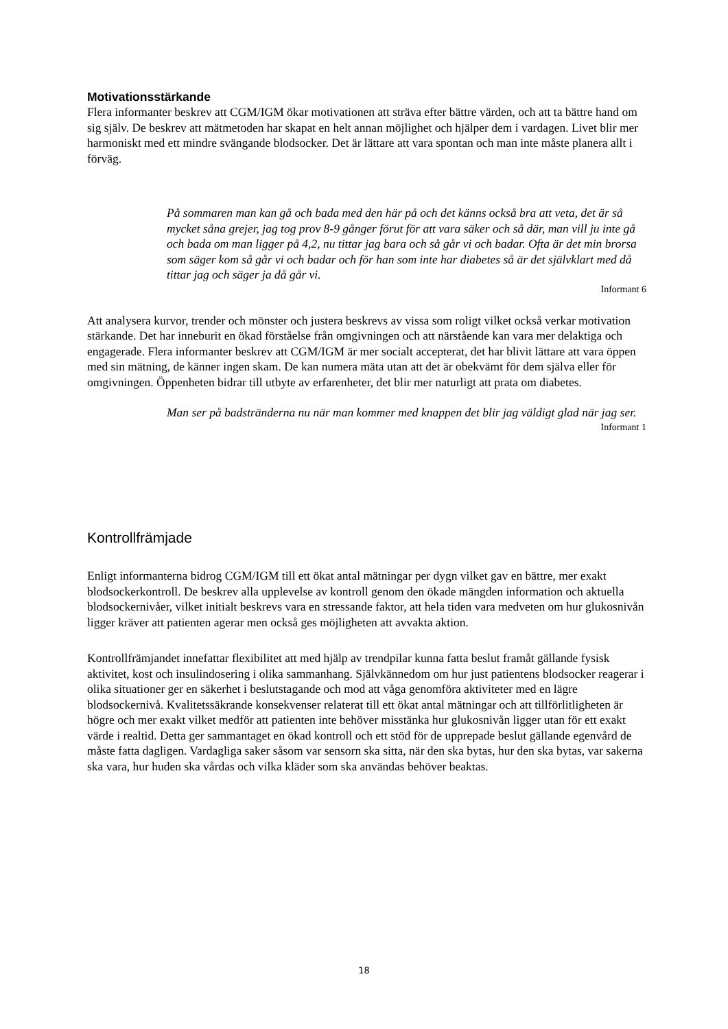Motivationsstärkande
Flera informanter beskrev att CGM/IGM ökar motivationen att sträva efter bättre värden, och att ta bättre hand om sig själv. De beskrev att mätmetoden har skapat en helt annan möjlighet och hjälper dem i vardagen. Livet blir mer harmoniskt med ett mindre svängande blodsocker. Det är lättare att vara spontan och man inte måste planera allt i förväg.
På sommaren man kan gå och bada med den här på och det känns också bra att veta, det är så mycket såna grejer, jag tog prov 8-9 gånger förut för att vara säker och så där, man vill ju inte gå och bada om man ligger på 4,2, nu tittar jag bara och så går vi och badar. Ofta är det min brorsa som säger kom så går vi och badar och för han som inte har diabetes så är det självklart med då tittar jag och säger ja då går vi.
Informant 6
Att analysera kurvor, trender och mönster och justera beskrevs av vissa som roligt vilket också verkar motivation stärkande. Det har inneburit en ökad förståelse från omgivningen och att närstående kan vara mer delaktiga och engagerade. Flera informanter beskrev att CGM/IGM är mer socialt accepterat, det har blivit lättare att vara öppen med sin mätning, de känner ingen skam. De kan numera mäta utan att det är obekvämt för dem själva eller för omgivningen. Öppenheten bidrar till utbyte av erfarenheter, det blir mer naturligt att prata om diabetes.
Man ser på badstränderna nu när man kommer med knappen det blir jag väldigt glad när jag ser.
Informant 1
Kontrollfrämjade
Enligt informanterna bidrog CGM/IGM till ett ökat antal mätningar per dygn vilket gav en bättre, mer exakt blodsockerkontroll. De beskrev alla upplevelse av kontroll genom den ökade mängden information och aktuella blodsockernivåer, vilket initialt beskrevs vara en stressande faktor, att hela tiden vara medveten om hur glukosnivån ligger kräver att patienten agerar men också ges möjligheten att avvakta aktion.
Kontrollfrämjandet innefattar flexibilitet att med hjälp av trendpilar kunna fatta beslut framåt gällande fysisk aktivitet, kost och insulindosering i olika sammanhang. Självkännedom om hur just patientens blodsocker reagerar i olika situationer ger en säkerhet i beslutstagande och mod att våga genomföra aktiviteter med en lägre blodsockernivå. Kvalitetssäkrande konsekvenser relaterat till ett ökat antal mätningar och att tillförlitligheten är högre och mer exakt vilket medför att patienten inte behöver misstänka hur glukosnivån ligger utan för ett exakt värde i realtid. Detta ger sammantaget en ökad kontroll och ett stöd för de upprepade beslut gällande egenvård de måste fatta dagligen. Vardagliga saker såsom var sensorn ska sitta, när den ska bytas, hur den ska bytas, var sakerna ska vara, hur huden ska vårdas och vilka kläder som ska användas behöver beaktas.
18